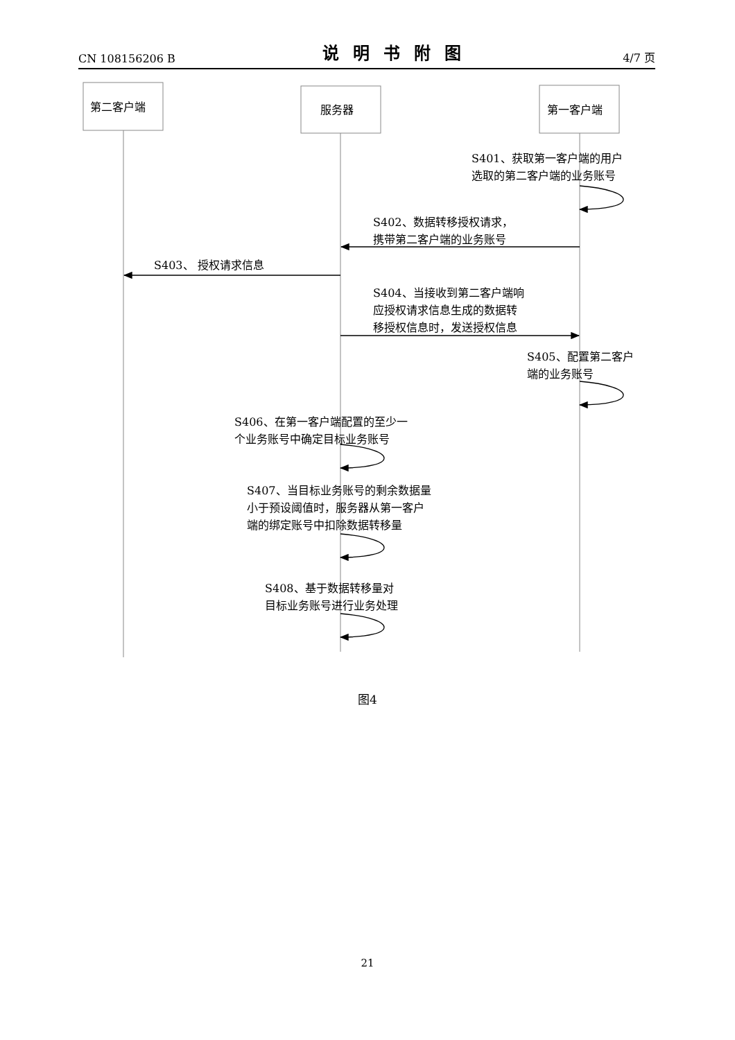CN 108156206 B 说明书附图 4/7 页
第二客户端 服务器 第一客户端
S401、获取第一客户端的用户
选取的第二客户端的业务账号
S402、数据转移授权请求，
携带第二客户端的业务账号
S403、 授权请求信息
S404、当接收到第二客户端响
应授权请求信息生成的数据转
移授权信息时，发送授权信息
S405、配置第二客户
端的业务账号
S406、在第一客户端配置的至少一
个业务账号中确定目标业务账号
S407、当目标业务账号的剩余数据量
小于预设阈值时，服务器从第一客户
端的绑定账号中扣除数据转移量
S408、基于数据转移量对
目标业务账号进行业务处理
图4
21